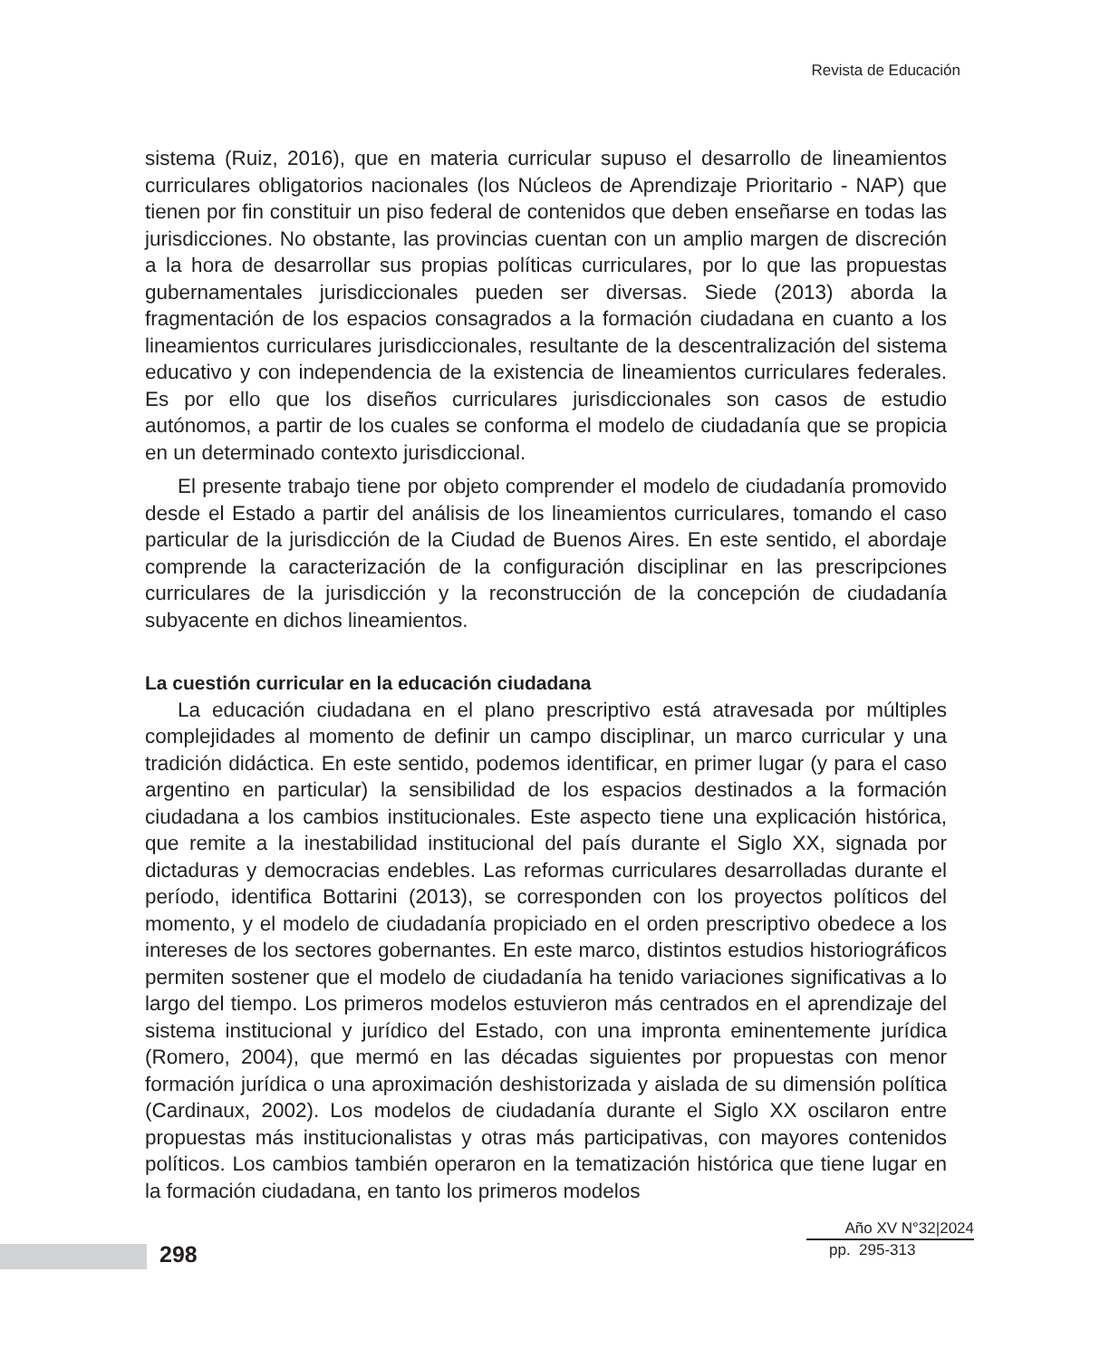Revista de Educación
sistema (Ruiz, 2016), que en materia curricular supuso el desarrollo de lineamientos curriculares obligatorios nacionales (los Núcleos de Aprendizaje Prioritario - NAP) que tienen por fin constituir un piso federal de contenidos que deben enseñarse en todas las jurisdicciones. No obstante, las provincias cuentan con un amplio margen de discreción a la hora de desarrollar sus propias políticas curriculares, por lo que las propuestas gubernamentales jurisdiccionales pueden ser diversas. Siede (2013) aborda la fragmentación de los espacios consagrados a la formación ciudadana en cuanto a los lineamientos curriculares jurisdiccionales, resultante de la descentralización del sistema educativo y con independencia de la existencia de lineamientos curriculares federales. Es por ello que los diseños curriculares jurisdiccionales son casos de estudio autónomos, a partir de los cuales se conforma el modelo de ciudadanía que se propicia en un determinado contexto jurisdiccional.
El presente trabajo tiene por objeto comprender el modelo de ciudadanía promovido desde el Estado a partir del análisis de los lineamientos curriculares, tomando el caso particular de la jurisdicción de la Ciudad de Buenos Aires. En este sentido, el abordaje comprende la caracterización de la configuración disciplinar en las prescripciones curriculares de la jurisdicción y la reconstrucción de la concepción de ciudadanía subyacente en dichos lineamientos.
La cuestión curricular en la educación ciudadana
La educación ciudadana en el plano prescriptivo está atravesada por múltiples complejidades al momento de definir un campo disciplinar, un marco curricular y una tradición didáctica. En este sentido, podemos identificar, en primer lugar (y para el caso argentino en particular) la sensibilidad de los espacios destinados a la formación ciudadana a los cambios institucionales. Este aspecto tiene una explicación histórica, que remite a la inestabilidad institucional del país durante el Siglo XX, signada por dictaduras y democracias endebles. Las reformas curriculares desarrolladas durante el período, identifica Bottarini (2013), se corresponden con los proyectos políticos del momento, y el modelo de ciudadanía propiciado en el orden prescriptivo obedece a los intereses de los sectores gobernantes. En este marco, distintos estudios historiográficos permiten sostener que el modelo de ciudadanía ha tenido variaciones significativas a lo largo del tiempo. Los primeros modelos estuvieron más centrados en el aprendizaje del sistema institucional y jurídico del Estado, con una impronta eminentemente jurídica (Romero, 2004), que mermó en las décadas siguientes por propuestas con menor formación jurídica o una aproximación deshistorizada y aislada de su dimensión política (Cardinaux, 2002). Los modelos de ciudadanía durante el Siglo XX oscilaron entre propuestas más institucionalistas y otras más participativas, con mayores contenidos políticos. Los cambios también operaron en la tematización histórica que tiene lugar en la formación ciudadana, en tanto los primeros modelos
298
Año XV N°32|2024
pp. 295-313